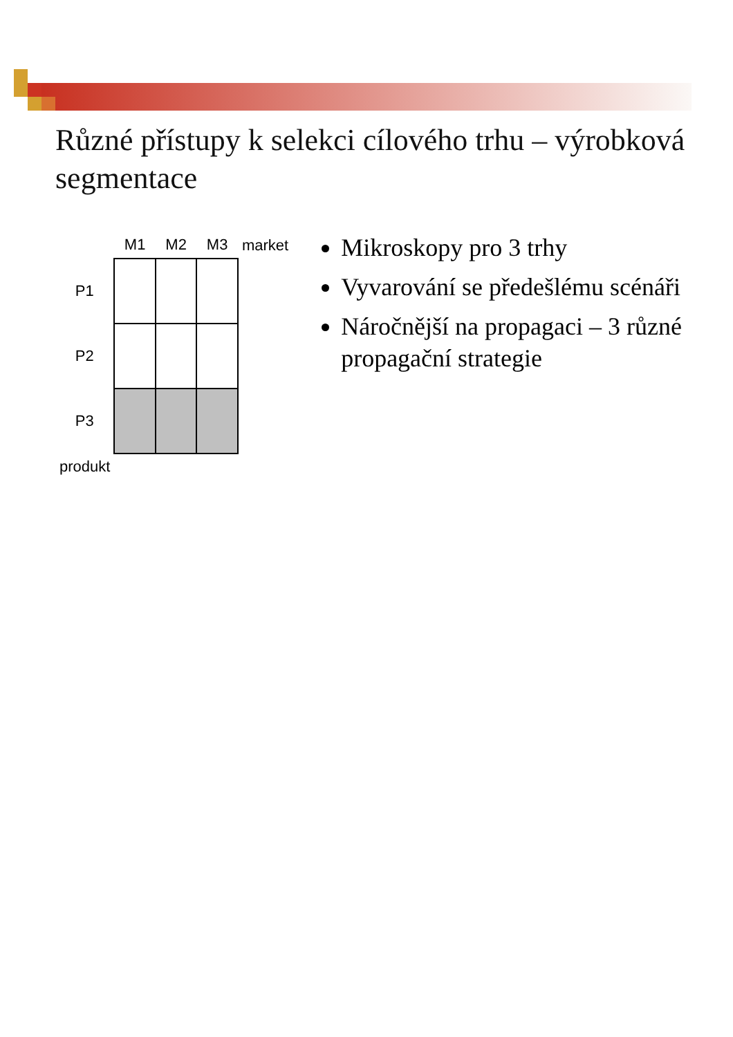Různé přístupy k selekci cílového trhu – výrobková segmentace
| | M1 | M2 | M3 | market |
| --- | --- | --- | --- | --- |
| P1 | | | | |
| P2 | | | | |
| P3 | | | | |
| produkt | | | | |
Mikroskopy pro 3 trhy
Vyvarování se předešlému scénáři
Náročnější na propagaci – 3 různé propagační strategie